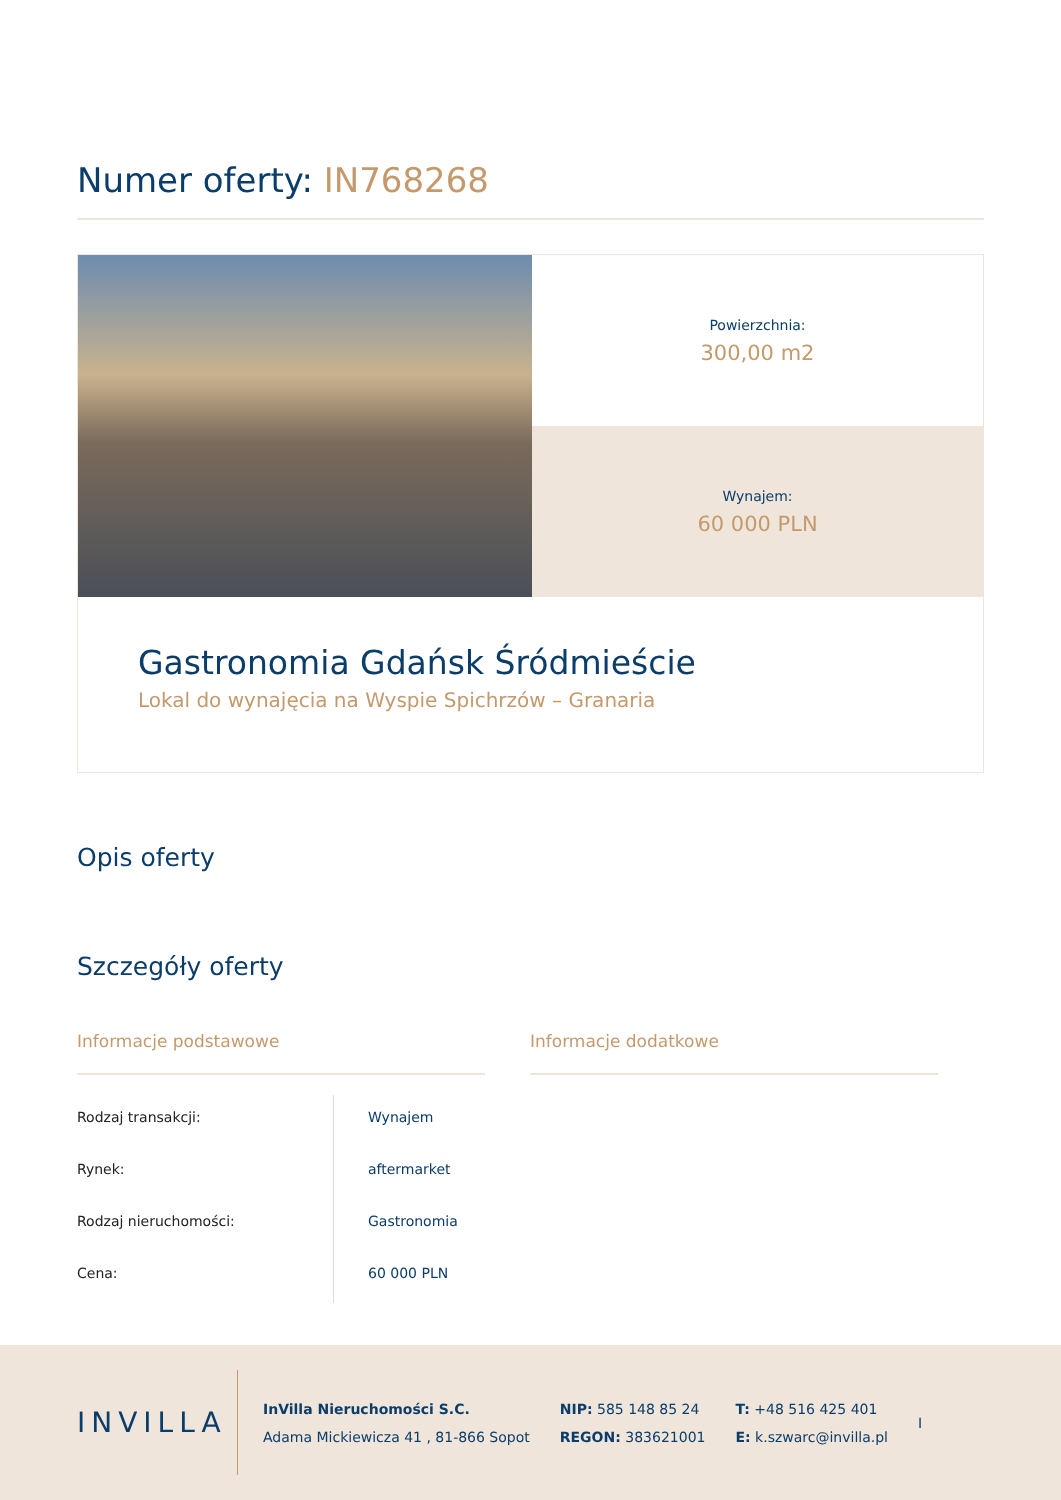Numer oferty: IN768268
Powierzchnia:
300,00 m2
Wynajem:
60 000 PLN
Gastronomia Gdańsk Śródmieście
Lokal do wynajęcia na Wyspie Spichrzów – Granaria
Opis oferty
Szczegóły oferty
Informacje podstawowe
| Rodzaj transakcji: | Wynajem |
| Rynek: | aftermarket |
| Rodzaj nieruchomości: | Gastronomia |
| Cena: | 60 000 PLN |
Informacje dodatkowe
INVILLA
InVilla Nieruchomości S.C.
Adama Mickiewicza 41 , 81-866 Sopot
NIP: 585 148 85 24
REGON: 383621001
T: +48 516 425 401
E: k.szwarc@invilla.pl
I